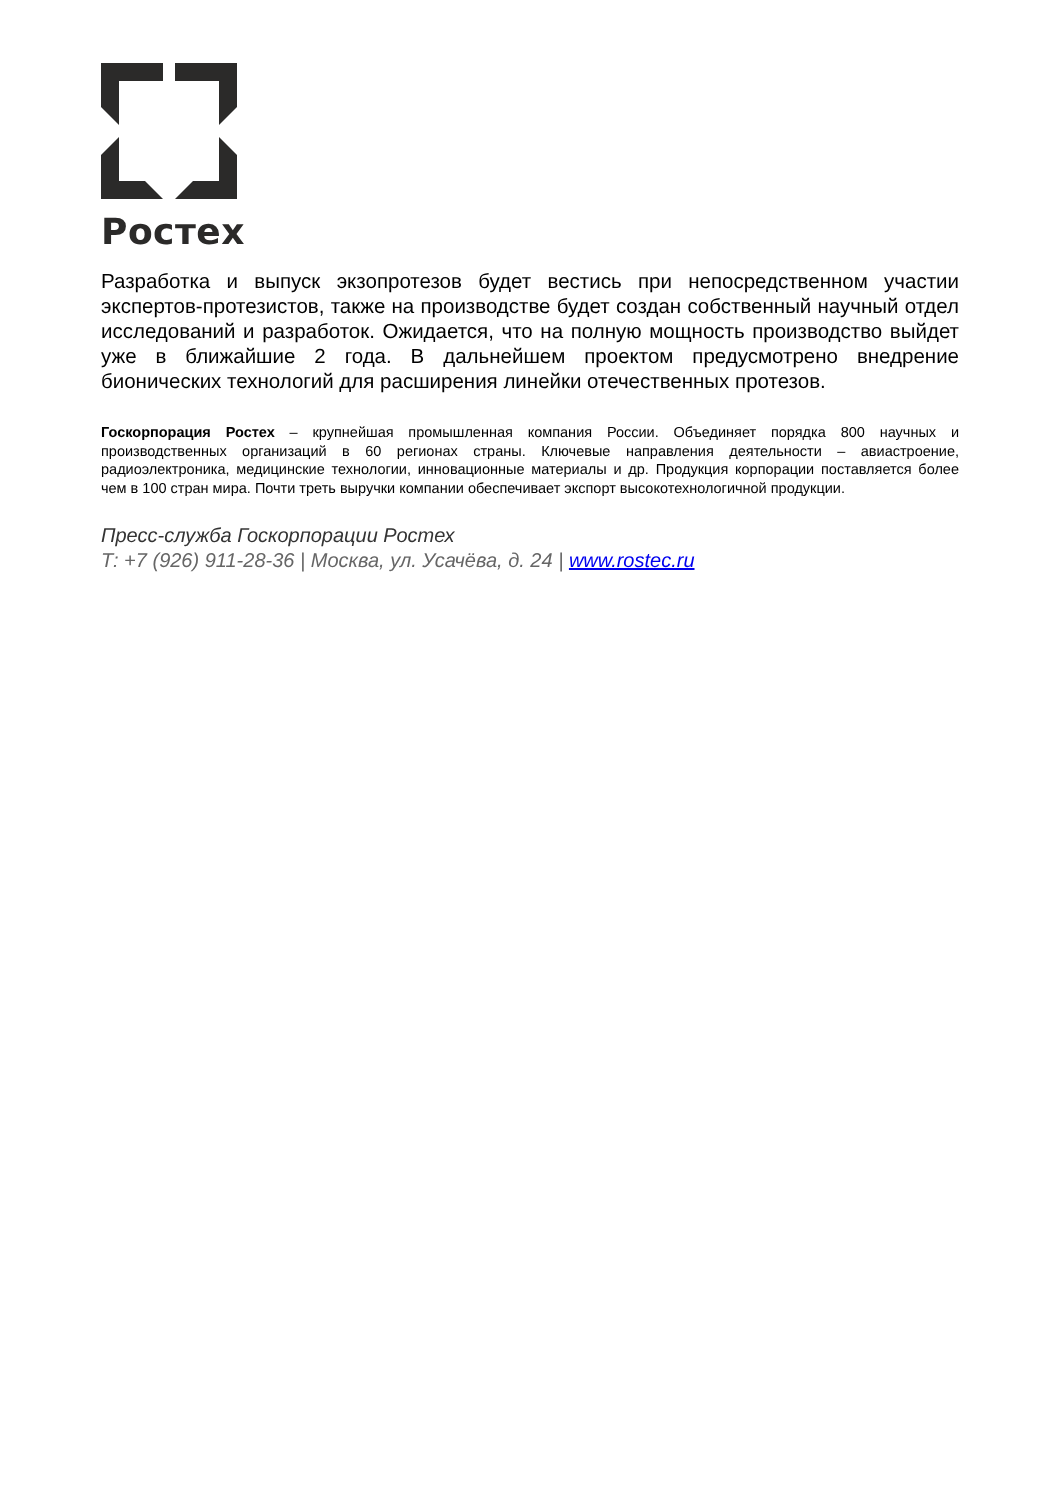Ростех
Разработка и выпуск экзопротезов будет вестись при непосредственном участии экспертов-протезистов, также на производстве будет создан собственный научный отдел исследований и разработок. Ожидается, что на полную мощность производство выйдет уже в ближайшие 2 года. В дальнейшем проектом предусмотрено внедрение бионических технологий для расширения линейки отечественных протезов.
Госкорпорация Ростех – крупнейшая промышленная компания России. Объединяет порядка 800 научных и производственных организаций в 60 регионах страны. Ключевые направления деятельности – авиастроение, радиоэлектроника, медицинские технологии, инновационные материалы и др. Продукция корпорации поставляется более чем в 100 стран мира. Почти треть выручки компании обеспечивает экспорт высокотехнологичной продукции.
Пресс-служба Госкорпорации Ростех
Т: +7 (926) 911-28-36 | Москва, ул. Усачёва, д. 24 | www.rostec.ru